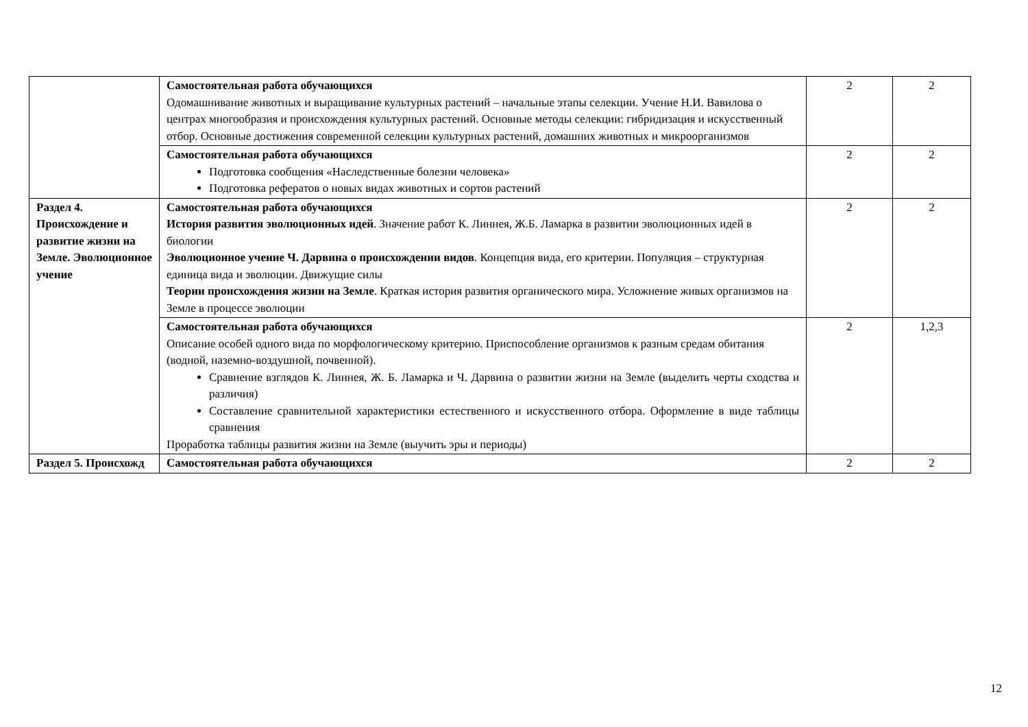| | Самостоятельная работа обучающихся Одомашнивание животных и выращивание культурных растений – начальные этапы селекции. Учение Н.И. Вавилова о центрах многообразия и происхождения культурных растений. Основные методы селекции: гибридизация и искусственный отбор. Основные достижения современной селекции культурных растений, домашних животных и микроорганизмов | 2 | 2 |
| | Самостоятельная работа обучающихся Подготовка сообщения «Наследственные болезни человека» Подготовка рефератов о новых видах животных и сортов растений | 2 | 2 |
| Раздел 4. Происхождение и развитие жизни на Земле. Эволюционное учение | Самостоятельная работа обучающихся История развития эволюционных идей . Значение работ К. Линнея, Ж.Б. Ламарка в развитии эволюционных идей в биологии Эволюционное учение Ч. Дарвина о происхождении видов . Концепция вида, его критерии. Популяция – структурная единица вида и эволюции. Движущие силы Теории происхождения жизни на Земле . Краткая история развития органического мира. Усложнение живых организмов на Земле в процессе эволюции | 2 | 2 |
| | Самостоятельная работа обучающихся Описание особей одного вида по морфологическому критерию. Приспособление организмов к разным средам обитания (водной, наземно-воздушной, почвенной). Сравнение взглядов К. Линнея, Ж. Б. Ламарка и Ч. Дарвина о развитии жизни на Земле (выделить черты сходства и различия) Составление сравнительной характеристики естественного и искусственного отбора. Оформление в виде таблицы сравнения Проработка таблицы развития жизни на Земле (выучить эры и периоды) | 2 | 1,2,3 |
| Раздел 5. Происхожд | Самостоятельная работа обучающихся | 2 | 2 |
12